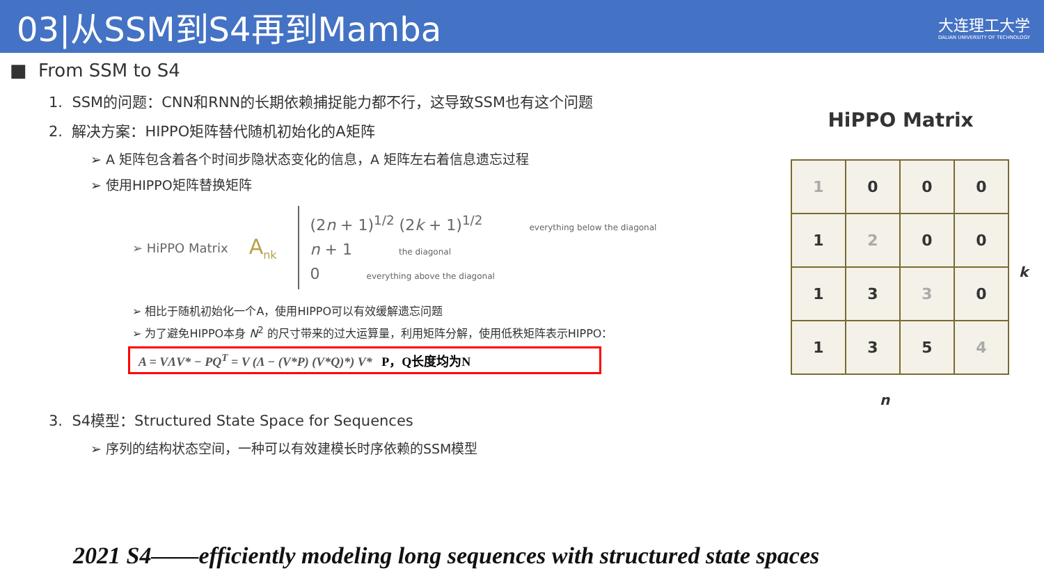03|从SSM到S4再到Mamba
大连理工大学
DALIAN UNIVERSITY OF TECHNOLOGY
■ From SSM to S4
1. SSM的问题：CNN和RNN的长期依赖捕捉能力都不行，这导致SSM也有这个问题
2. 解决方案：HIPPO矩阵替代随机初始化的A矩阵
➢ A 矩阵包含着各个时间步隐状态变化的信息，A 矩阵左右着信息遗忘过程
➢ 使用HIPPO矩阵替换矩阵
➢ HiPPO Matrix A<sub>nk</sub>
(2n + 1)<sup>1/2</sup> (2k + 1)<sup>1/2</sup> everything below the diagonal
n + 1 the diagonal
0 everything above the diagonal
➢ 相比于随机初始化一个A，使用HIPPO可以有效缓解遗忘问题
➢ 为了避免HIPPO本身 N<sup>2</sup> 的尺寸带来的过大运算量，利用矩阵分解，使用低秩矩阵表示HIPPO：
A = VΛV* − PQ<sup>T</sup> = V (Λ − (V*P) (V*Q)*) V* P，Q长度均为N
3. S4模型：Structured State Space for Sequences
➢ 序列的结构状态空间，一种可以有效建模长时序依赖的SSM模型
HiPPO Matrix
| 1 | 0 | 0 | 0 |
| 1 | 2 | 0 | 0 |
| 1 | 3 | 3 | 0 |
| 1 | 3 | 5 | 4 |
k
n
2021 S4——efficiently modeling long sequences with structured state spaces